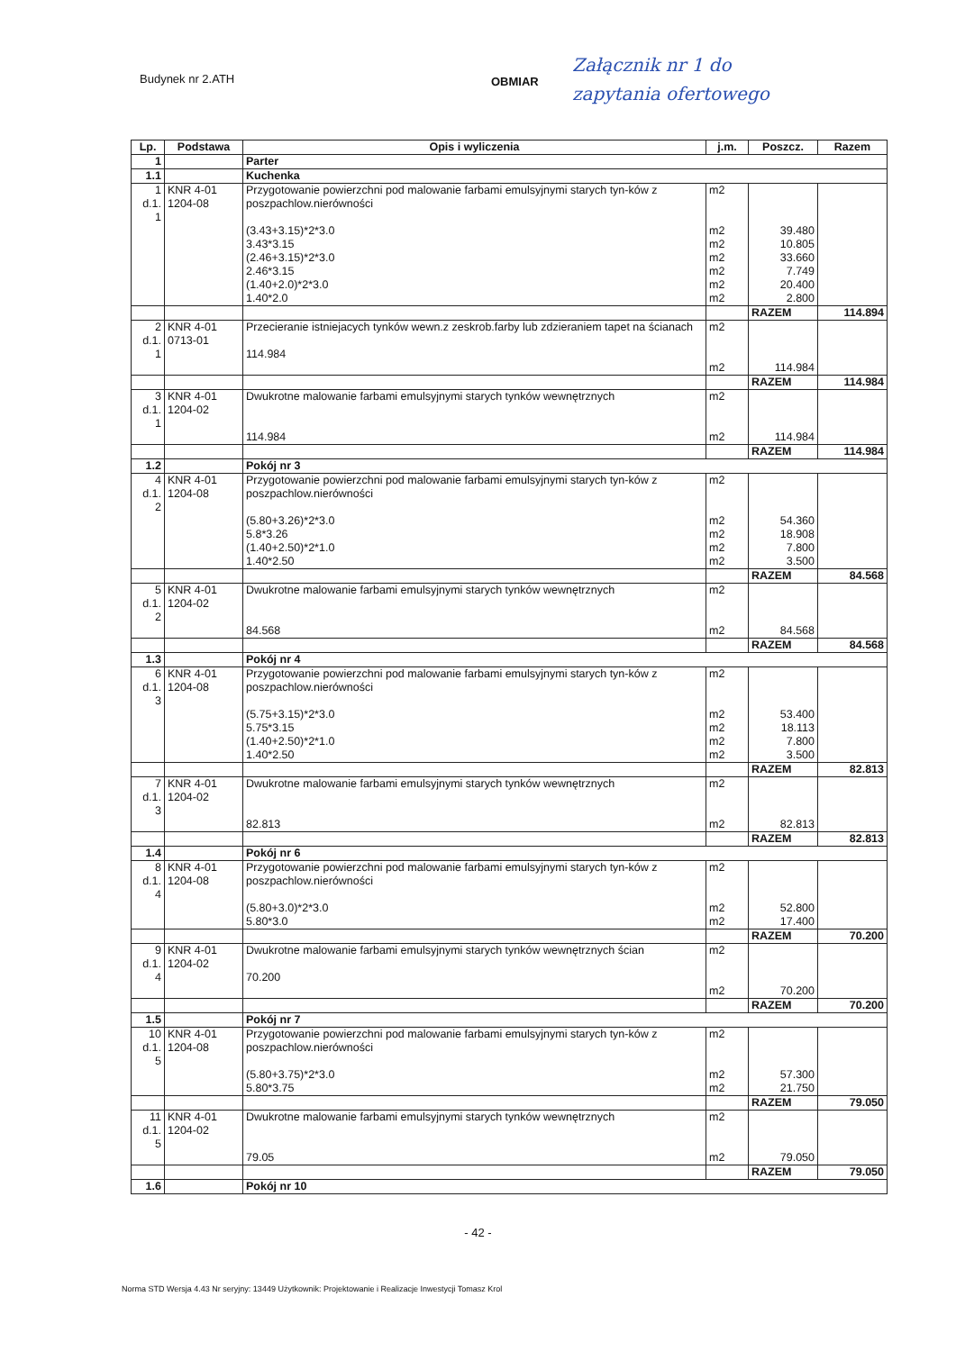Budynek nr 2.ATH
OBMIAR
Załącznik nr 1 do
zapytania ofertowego
| Lp. | Podstawa | Opis i wyliczenia | j.m. | Poszcz. | Razem |
| --- | --- | --- | --- | --- | --- |
| 1 | | Parter | | | |
| 1.1 | | Kuchenka | | | |
| 1 d.1. 1 | KNR 4-01 1204-08 | Przygotowanie powierzchni pod malowanie farbami emulsyjnymi starych tyn-ków z poszpachlow.nierówności (3.43+3.15)*2*3.0 3.43*3.15 (2.46+3.15)*2*3.0 2.46*3.15 (1.40+2.0)*2*3.0 1.40*2.0 | m2 m2 m2 m2 m2 m2 m2 | 39.480 10.805 33.660 7.749 20.400 2.800 | |
| | | | | RAZEM | 114.894 |
| 2 d.1. 1 | KNR 4-01 0713-01 | Przecieranie istniejacych tynków wewn.z zeskrob.farby lub zdzieraniem tapet na ścianach 114.984 | m2 m2 | 114.984 | |
| | | | | RAZEM | 114.984 |
| 3 d.1. 1 | KNR 4-01 1204-02 | Dwukrotne malowanie farbami emulsyjnymi starych tynków wewnętrznych 114.984 | m2 m2 | 114.984 | |
| | | | | RAZEM | 114.984 |
| 1.2 | | Pokój nr 3 | | | |
| 4 d.1. 2 | KNR 4-01 1204-08 | Przygotowanie powierzchni pod malowanie farbami emulsyjnymi starych tyn-ków z poszpachlow.nierówności (5.80+3.26)*2*3.0 5.8*3.26 (1.40+2.50)*2*1.0 1.40*2.50 | m2 m2 m2 m2 m2 | 54.360 18.908 7.800 3.500 | |
| | | | | RAZEM | 84.568 |
| 5 d.1. 2 | KNR 4-01 1204-02 | Dwukrotne malowanie farbami emulsyjnymi starych tynków wewnętrznych 84.568 | m2 m2 | 84.568 | |
| | | | | RAZEM | 84.568 |
| 1.3 | | Pokój nr 4 | | | |
| 6 d.1. 3 | KNR 4-01 1204-08 | Przygotowanie powierzchni pod malowanie farbami emulsyjnymi starych tyn-ków z poszpachlow.nierówności (5.75+3.15)*2*3.0 5.75*3.15 (1.40+2.50)*2*1.0 1.40*2.50 | m2 m2 m2 m2 m2 | 53.400 18.113 7.800 3.500 | |
| | | | | RAZEM | 82.813 |
| 7 d.1. 3 | KNR 4-01 1204-02 | Dwukrotne malowanie farbami emulsyjnymi starych tynków wewnętrznych 82.813 | m2 m2 | 82.813 | |
| | | | | RAZEM | 82.813 |
| 1.4 | | Pokój nr 6 | | | |
| 8 d.1. 4 | KNR 4-01 1204-08 | Przygotowanie powierzchni pod malowanie farbami emulsyjnymi starych tyn-ków z poszpachlow.nierówności (5.80+3.0)*2*3.0 5.80*3.0 | m2 m2 m2 | 52.800 17.400 | |
| | | | | RAZEM | 70.200 |
| 9 d.1. 4 | KNR 4-01 1204-02 | Dwukrotne malowanie farbami emulsyjnymi starych tynków wewnętrznych ścian 70.200 | m2 m2 | 70.200 | |
| | | | | RAZEM | 70.200 |
| 1.5 | | Pokój nr 7 | | | |
| 10 d.1. 5 | KNR 4-01 1204-08 | Przygotowanie powierzchni pod malowanie farbami emulsyjnymi starych tyn-ków z poszpachlow.nierówności (5.80+3.75)*2*3.0 5.80*3.75 | m2 m2 m2 | 57.300 21.750 | |
| | | | | RAZEM | 79.050 |
| 11 d.1. 5 | KNR 4-01 1204-02 | Dwukrotne malowanie farbami emulsyjnymi starych tynków wewnętrznych 79.05 | m2 m2 | 79.050 | |
| | | | | RAZEM | 79.050 |
| 1.6 | | Pokój nr 10 | | | |
- 42 -
Norma STD Wersja 4.43 Nr seryjny: 13449 Użytkownik: Projektowanie i Realizacje Inwestycji Tomasz Krol